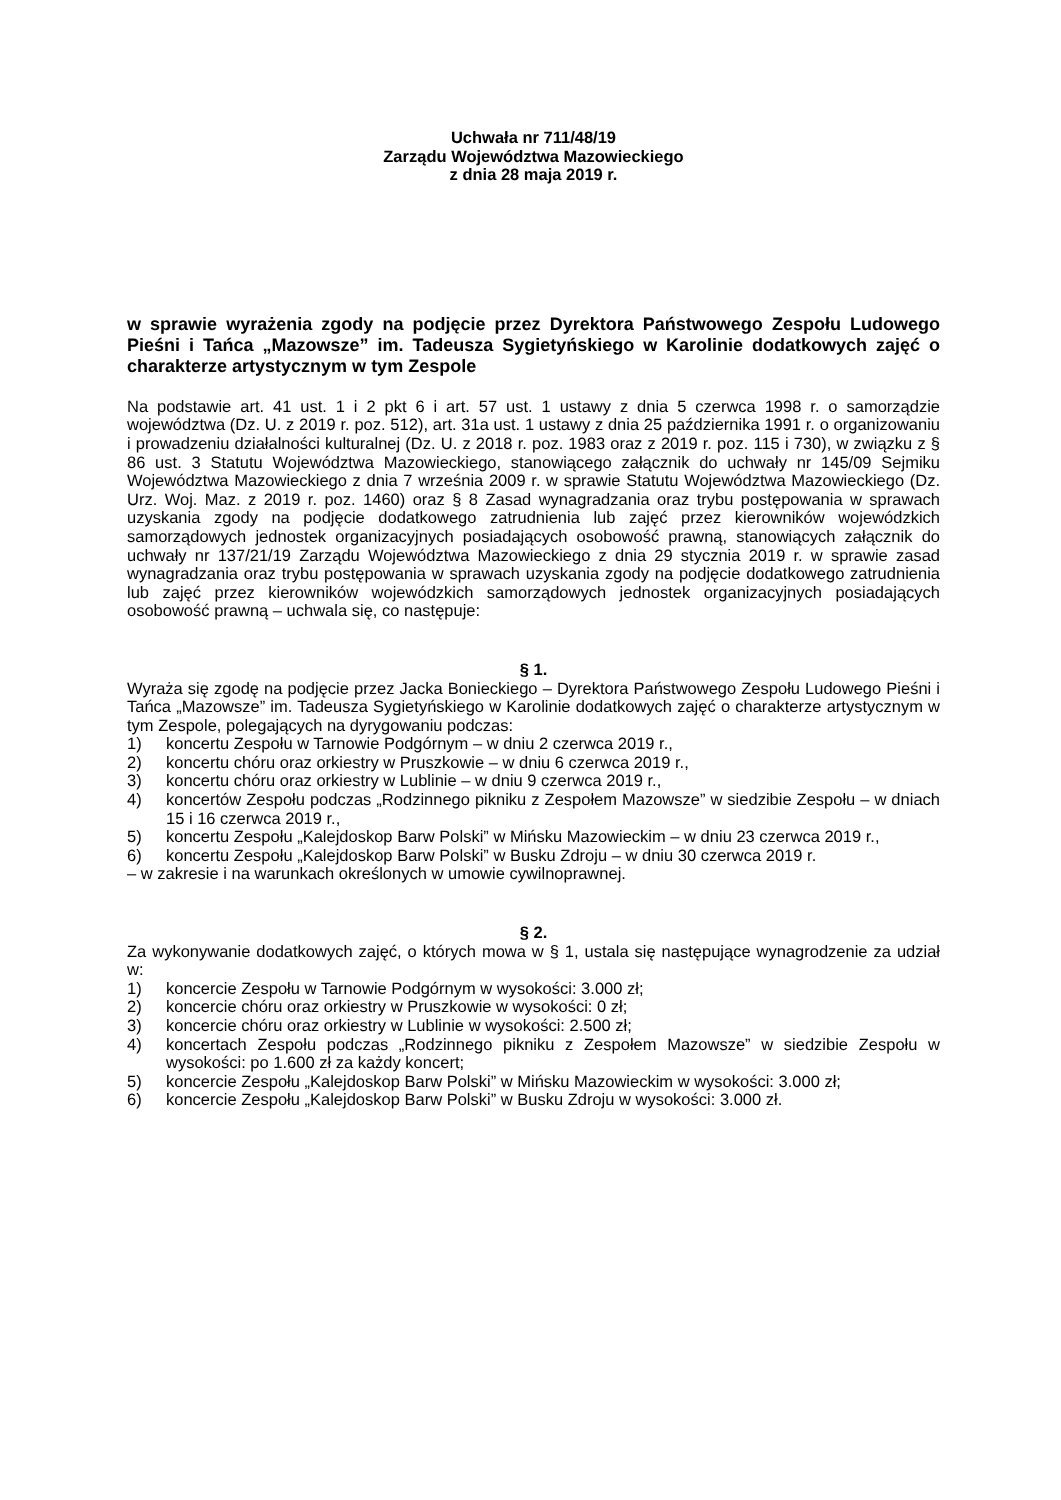Uchwała nr 711/48/19
Zarządu Województwa Mazowieckiego
z dnia 28 maja 2019 r.
w sprawie wyrażenia zgody na podjęcie przez Dyrektora Państwowego Zespołu Ludowego Pieśni i Tańca „Mazowsze” im. Tadeusza Sygietyńskiego w Karolinie dodatkowych zajęć o charakterze artystycznym w tym Zespole
Na podstawie art. 41 ust. 1 i 2 pkt 6 i art. 57 ust. 1 ustawy z dnia 5 czerwca 1998 r. o samorządzie województwa (Dz. U. z 2019 r. poz. 512), art. 31a ust. 1 ustawy z dnia 25 października 1991 r. o organizowaniu i prowadzeniu działalności kulturalnej (Dz. U. z 2018 r. poz. 1983 oraz z 2019 r. poz. 115 i 730), w związku z § 86 ust. 3 Statutu Województwa Mazowieckiego, stanowiącego załącznik do uchwały nr 145/09 Sejmiku Województwa Mazowieckiego z dnia 7 września 2009 r. w sprawie Statutu Województwa Mazowieckiego (Dz. Urz. Woj. Maz. z 2019 r. poz. 1460) oraz § 8 Zasad wynagradzania oraz trybu postępowania w sprawach uzyskania zgody na podjęcie dodatkowego zatrudnienia lub zajęć przez kierowników wojewódzkich samorządowych jednostek organizacyjnych posiadających osobowość prawną, stanowiących załącznik do uchwały nr 137/21/19 Zarządu Województwa Mazowieckiego z dnia 29 stycznia 2019 r. w sprawie zasad wynagradzania oraz trybu postępowania w sprawach uzyskania zgody na podjęcie dodatkowego zatrudnienia lub zajęć przez kierowników wojewódzkich samorządowych jednostek organizacyjnych posiadających osobowość prawną – uchwala się, co następuje:
§ 1.
Wyraża się zgodę na podjęcie przez Jacka Bonieckiego – Dyrektora Państwowego Zespołu Ludowego Pieśni i Tańca „Mazowsze” im. Tadeusza Sygietyńskiego w Karolinie dodatkowych zajęć o charakterze artystycznym w tym Zespole, polegających na dyrygowaniu podczas:
1) koncertu Zespołu w Tarnowie Podgórnym – w dniu 2 czerwca 2019 r.,
2) koncertu chóru oraz orkiestry w Pruszkowie – w dniu 6 czerwca 2019 r.,
3) koncertu chóru oraz orkiestry w Lublinie – w dniu 9 czerwca 2019 r.,
4) koncertów Zespołu podczas „Rodzinnego pikniku z Zespołem Mazowsze” w siedzibie Zespołu – w dniach 15 i 16 czerwca 2019 r.,
5) koncertu Zespołu „Kalejdoskop Barw Polski” w Mińsku Mazowieckim – w dniu 23 czerwca 2019 r.,
6) koncertu Zespołu „Kalejdoskop Barw Polski” w Busku Zdroju – w dniu 30 czerwca 2019 r.
– w zakresie i na warunkach określonych w umowie cywilnoprawnej.
§ 2.
Za wykonywanie dodatkowych zajęć, o których mowa w § 1, ustala się następujące wynagrodzenie za udział w:
1) koncercie Zespołu w Tarnowie Podgórnym w wysokości: 3.000 zł;
2) koncercie chóru oraz orkiestry w Pruszkowie w wysokości: 0 zł;
3) koncercie chóru oraz orkiestry w Lublinie w wysokości: 2.500 zł;
4) koncertach Zespołu podczas „Rodzinnego pikniku z Zespołem Mazowsze” w siedzibie Zespołu w wysokości: po 1.600 zł za każdy koncert;
5) koncercie Zespołu „Kalejdoskop Barw Polski” w Mińsku Mazowieckim w wysokości: 3.000 zł;
6) koncercie Zespołu „Kalejdoskop Barw Polski” w Busku Zdroju w wysokości: 3.000 zł.